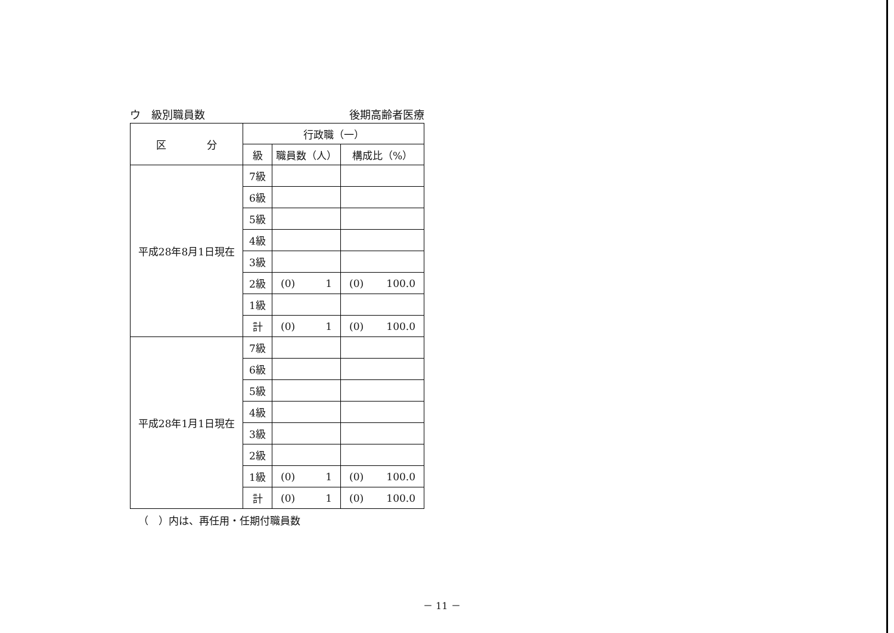ウ　級別職員数 後期高齢者医療
| 区 分 | 行政職（一） | | |
| --- | --- | --- | --- |
| | 級 | 職員数（人） | 構成比（%） |
| 平成28年8月1日現在 | 7級 | | |
| | 6級 | | |
| | 5級 | | |
| | 4級 | | |
| | 3級 | | |
| | 2級 | (0) 1 | (0) 100.0 |
| | 1級 | | |
| | 計 | (0) 1 | (0) 100.0 |
| 平成28年1月1日現在 | 7級 | | |
| | 6級 | | |
| | 5級 | | |
| | 4級 | | |
| | 3級 | | |
| | 2級 | | |
| | 1級 | (0) 1 | (0) 100.0 |
| | 計 | (0) 1 | (0) 100.0 |
（　）内は、再任用・任期付職員数
－ 11 －